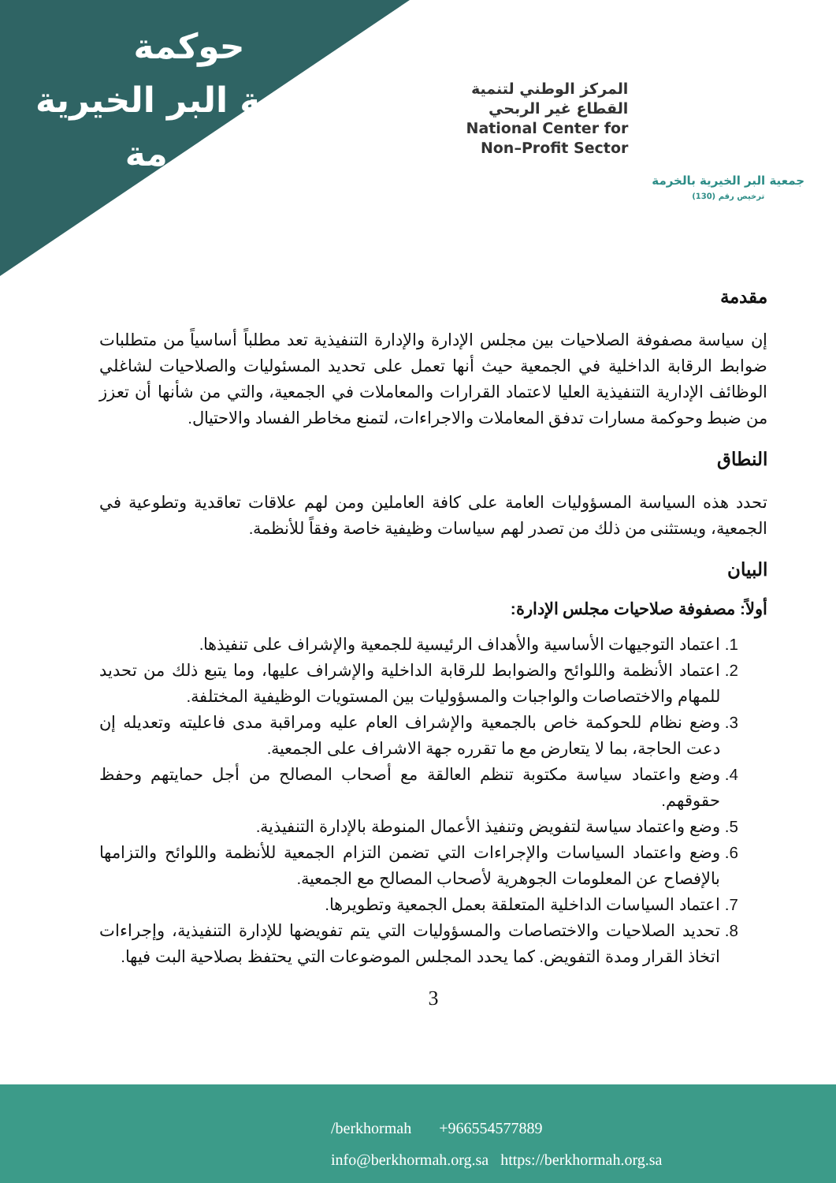حوكمة
جمعية البر الخيرية
بالخرمة
المركز الوطني لتنمية
القطاع غير الربحي
National Center for
Non–Profit Sector
جمعية البر الخيرية بالخرمة
ترخيص رقم (130)
مقدمة
إن سياسة مصفوفة الصلاحيات بين مجلس الإدارة والإدارة التنفيذية تعد مطلباً أساسياً من متطلبات ضوابط الرقابة الداخلية في الجمعية حيث أنها تعمل على تحديد المسئوليات والصلاحيات لشاغلي الوظائف الإدارية التنفيذية العليا لاعتماد القرارات والمعاملات في الجمعية، والتي من شأنها أن تعزز من ضبط وحوكمة مسارات تدفق المعاملات والاجراءات، لتمنع مخاطر الفساد والاحتيال.
النطاق
تحدد هذه السياسة المسؤوليات العامة على كافة العاملين ومن لهم علاقات تعاقدية وتطوعية في الجمعية، ويستثنى من ذلك من تصدر لهم سياسات وظيفية خاصة وفقاً للأنظمة.
البيان
أولاً: مصفوفة صلاحيات مجلس الإدارة:
1. اعتماد التوجيهات الأساسية والأهداف الرئيسية للجمعية والإشراف على تنفيذها.
2. اعتماد الأنظمة واللوائح والضوابط للرقابة الداخلية والإشراف عليها، وما يتبع ذلك من تحديد للمهام والاختصاصات والواجبات والمسؤوليات بين المستويات الوظيفية المختلفة.
3. وضع نظام للحوكمة خاص بالجمعية والإشراف العام عليه ومراقبة مدى فاعليته وتعديله إن دعت الحاجة، بما لا يتعارض مع ما تقرره جهة الاشراف على الجمعية.
4. وضع واعتماد سياسة مكتوبة تنظم العالقة مع أصحاب المصالح من أجل حمايتهم وحفظ حقوقهم.
5. وضع واعتماد سياسة لتفويض وتنفيذ الأعمال المنوطة بالإدارة التنفيذية.
6. وضع واعتماد السياسات والإجراءات التي تضمن التزام الجمعية للأنظمة واللوائح والتزامها بالإفصاح عن المعلومات الجوهرية لأصحاب المصالح مع الجمعية.
7. اعتماد السياسات الداخلية المتعلقة بعمل الجمعية وتطويرها.
8. تحديد الصلاحيات والاختصاصات والمسؤوليات التي يتم تفويضها للإدارة التنفيذية، وإجراءات اتخاذ القرار ومدة التفويض. كما يحدد المجلس الموضوعات التي يحتفظ بصلاحية البت فيها.
3
/berkhormah +966554577889
info@berkhormah.org.sa https://berkhormah.org.sa